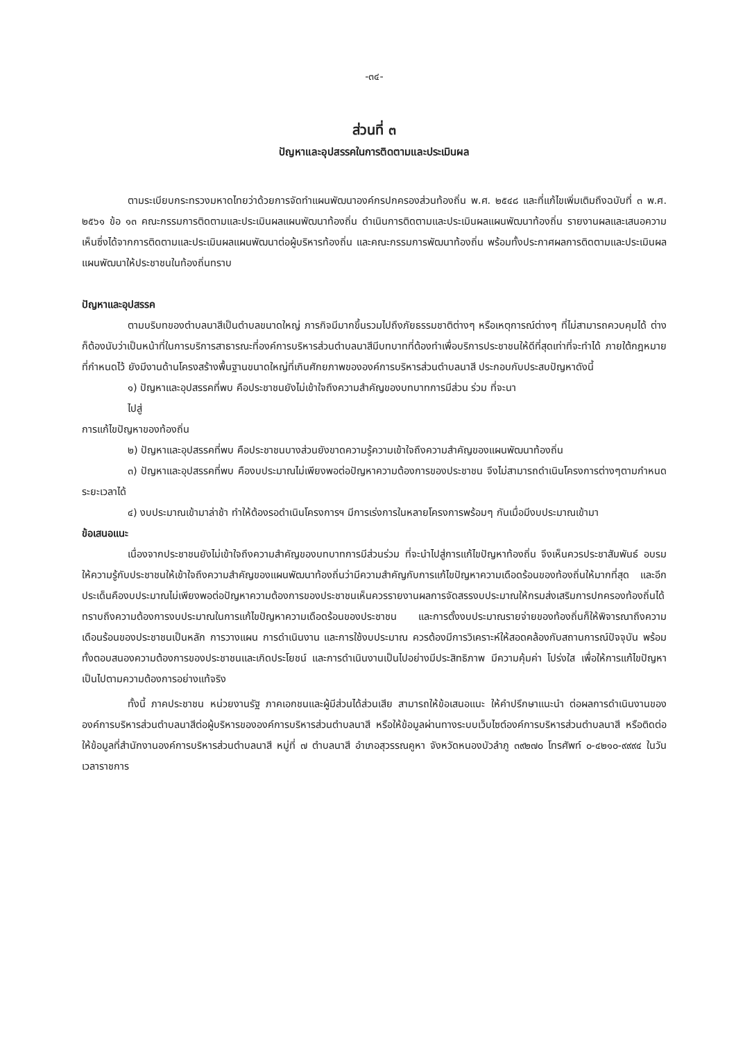-๓๔-
ส่วนที่ ๓
ปัญหาและอุปสรรคในการติดตามและประเมินผล
ตามระเบียบกระทรวงมหาดไทยว่าด้วยการจัดทำแผนพัฒนาองค์กรปกครองส่วนท้องถิ่น พ.ศ. ๒๕๔๘ และที่แก้ไขเพิ่มเติมถึงฉบับที่ ๓ พ.ศ. ๒๕๖๑ ข้อ ๑๓ คณะกรรมการติดตามและประเมินผลแผนพัฒนาท้องถิ่น ดำเนินการติดตามและประเมินผลแผนพัฒนาท้องถิ่น รายงานผลและเสนอความเห็นซึ่งได้จากการติดตามและประเมินผลแผนพัฒนาต่อผู้บริหารท้องถิ่น และคณะกรรมการพัฒนาท้องถิ่น พร้อมทั้งประกาศผลการติดตามและประเมินผลแผนพัฒนาให้ประชาชนในท้องถิ่นทราบ
ปัญหาและอุปสรรค
ตามบริบทของตำบลนาสีเป็นตำบลขนาดใหญ่ ภารกิจมีมากขึ้นรวมไปถึงภัยธรรมชาติต่างๆ หรือเหตุการณ์ต่างๆ ที่ไม่สามารถควบคุมได้ ต่างก็ต้องนับว่าเป็นหน้าที่ในการบริการสาธารณะที่องค์การบริหารส่วนตำบลนาสีมีบทบาทที่ต้องทำเพื่อบริการประชาชนให้ดีที่สุดเท่าที่จะทำได้ ภายใต้กฎหมายที่กำหนดไว้ ยังมีงานด้านโครงสร้างพื้นฐานขนาดใหญ่ที่เกินศักยภาพขององค์การบริหารส่วนตำบลนาสี ประกอบกับประสบปัญหาดังนี้
๑) ปัญหาและอุปสรรคที่พบ คือประชาชนยังไม่เข้าใจถึงความสำคัญของบทบาทการมีส่วน ร่วม ที่จะนา
ไปสู่
การแก้ไขปัญหาของท้องถิ่น
๒) ปัญหาและอุปสรรคที่พบ คือประชาชนบางส่วนยังขาดความรู้ความเข้าใจถึงความสำคัญของแผนพัฒนาท้องถิ่น
๓) ปัญหาและอุปสรรคที่พบ คืองบประมาณไม่เพียงพอต่อปัญหาความต้องการของประชาชน จึงไม่สามารถดำเนินโครงการต่างๆตามกำหนดระยะเวลาได้
๔) งบประมาณเข้ามาล่าช้า ทำให้ต้องรอดำเนินโครงการฯ มีการเร่งการในหลายโครงการพร้อมๆ กันเมื่อมีงบประมาณเข้ามา
ข้อเสนอแนะ
เนื่องจากประชาชนยังไม่เข้าใจถึงความสำคัญของบทบาทการมีส่วนร่วม ที่จะนำไปสู่การแก้ไขปัญหาท้องถิ่น จึงเห็นควรประชาสัมพันธ์ อบรมให้ความรู้กับประชาชนให้เข้าใจถึงความสำคัญของแผนพัฒนาท้องถิ่นว่ามีความสำคัญกับการแก้ไขปัญหาความเดือดร้อนของท้องถิ่นให้มากที่สุด และอีกประเด็นคืองบประมาณไม่เพียงพอต่อปัญหาความต้องการของประชาชนเห็นควรรายงานผลการจัดสรรงบประมาณให้กรมส่งเสริมการปกครองท้องถิ่นได้ทราบถึงความต้องการงบประมาณในการแก้ไขปัญหาความเดือดร้อนของประชาชน และการตั้งงบประมาณรายจ่ายของท้องถิ่นก็ให้พิจารณาถึงความเดือนร้อนของประชาชนเป็นหลัก การวางแผน การดำเนินงาน และการใช้งบประมาณ ควรต้องมีการวิเคราะห์ให้สอดคล้องกับสถานการณ์ปัจจุบัน พร้อมทั้งตอบสนองความต้องการของประชาชนและเกิดประโยชน์ และการดำเนินงานเป็นไปอย่างมีประสิทธิภาพ มีความคุ้มค่า โปร่งใส เพื่อให้การแก้ไขปัญหาเป็นไปตามความต้องการอย่างแท้จริง
ทั้งนี้ ภาคประชาชน หน่วยงานรัฐ ภาคเอกชนและผู้มีส่วนได้ส่วนเสีย สามารถให้ข้อเสนอแนะ ให้คำปรึกษาแนะนำ ต่อผลการดำเนินงานขององค์การบริหารส่วนตำบลนาสีต่อผู้บริหารขององค์การบริหารส่วนตำบลนาสี หรือให้ข้อมูลผ่านทางระบบเว็บไซต์องค์การบริหารส่วนตำบลนาสี หรือติดต่อให้ข้อมูลที่สำนักงานองค์การบริหารส่วนตำบลนาสี หมู่ที่ ๗ ตำบลนาสี อำเภอสุวรรณคูหา จังหวัดหนองบัวลำภู ๓๙๒๗๐ โทรศัพท์ ๐-๔๒๑๐-๙๙๙๔ ในวันเวลาราชการ